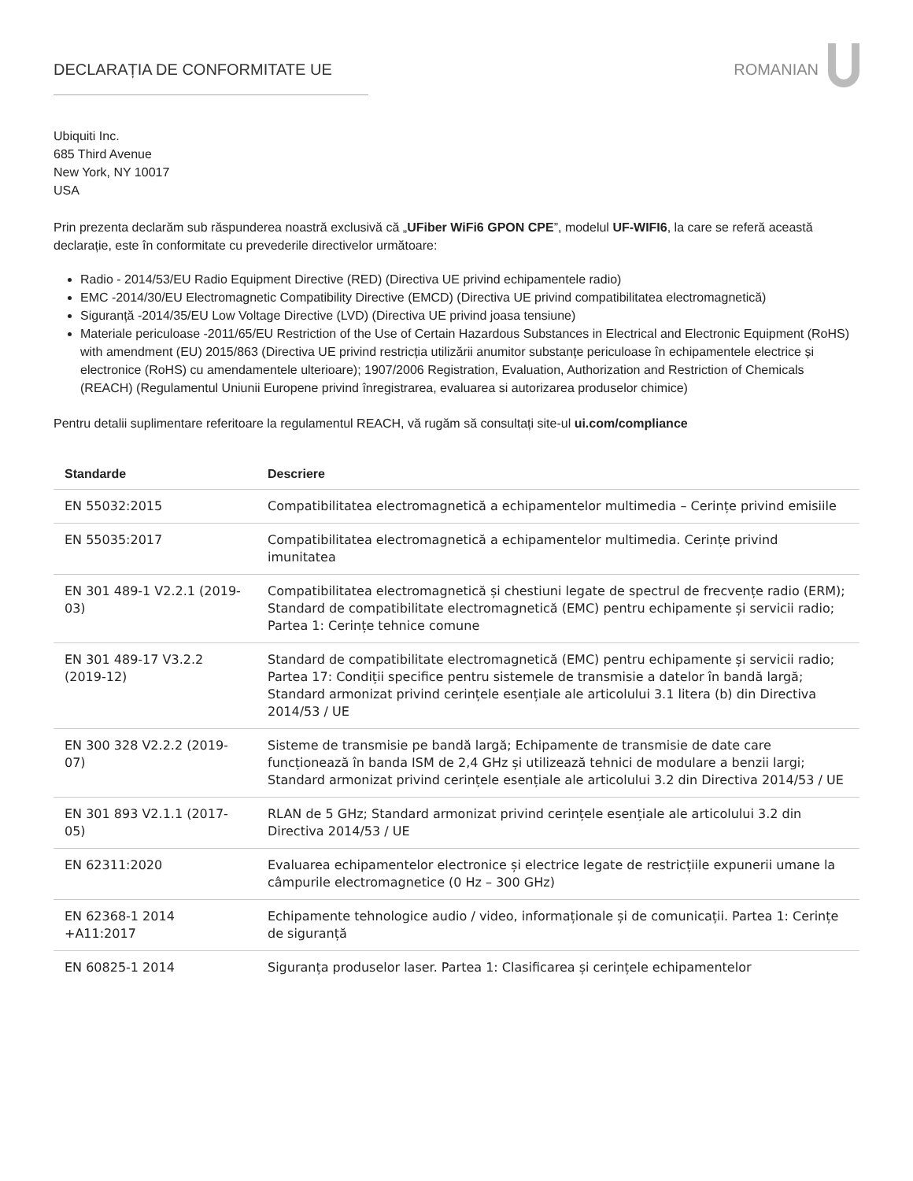DECLARAȚIA DE CONFORMITATE UE ROMANIAN
Ubiquiti Inc.
685 Third Avenue
New York, NY 10017
USA
Prin prezenta declarăm sub răspunderea noastră exclusivă că „UFiber WiFi6 GPON CPE”, modelul UF-WIFI6, la care se referă această declarație, este în conformitate cu prevederile directivelor următoare:
Radio - 2014/53/EU Radio Equipment Directive (RED) (Directiva UE privind echipamentele radio)
EMC -2014/30/EU Electromagnetic Compatibility Directive (EMCD) (Directiva UE privind compatibilitatea electromagnetică)
Siguranță -2014/35/EU Low Voltage Directive (LVD) (Directiva UE privind joasa tensiune)
Materiale periculoase -2011/65/EU Restriction of the Use of Certain Hazardous Substances in Electrical and Electronic Equipment (RoHS) with amendment (EU) 2015/863 (Directiva UE privind restricția utilizării anumitor substanțe periculoase în echipamentele electrice și electronice (RoHS) cu amendamentele ulterioare); 1907/2006 Registration, Evaluation, Authorization and Restriction of Chemicals (REACH) (Regulamentul Uniunii Europene privind înregistrarea, evaluarea si autorizarea produselor chimice)
Pentru detalii suplimentare referitoare la regulamentul REACH, vă rugăm să consultați site-ul ui.com/compliance
| Standarde | Descriere |
| --- | --- |
| EN 55032:2015 | Compatibilitatea electromagnetică a echipamentelor multimedia – Cerințe privind emisiile |
| EN 55035:2017 | Compatibilitatea electromagnetică a echipamentelor multimedia. Cerințe privind imunitatea |
| EN 301 489-1 V2.2.1 (2019-03) | Compatibilitatea electromagnetică și chestiuni legate de spectrul de frecvențe radio (ERM); Standard de compatibilitate electromagnetică (EMC) pentru echipamente și servicii radio; Partea 1: Cerințe tehnice comune |
| EN 301 489-17 V3.2.2 (2019-12) | Standard de compatibilitate electromagnetică (EMC) pentru echipamente și servicii radio; Partea 17: Condiții specifice pentru sistemele de transmisie a datelor în bandă largă; Standard armonizat privind cerințele esențiale ale articolului 3.1 litera (b) din Directiva 2014/53 / UE |
| EN 300 328 V2.2.2 (2019-07) | Sisteme de transmisie pe bandă largă; Echipamente de transmisie de date care funcționează în banda ISM de 2,4 GHz și utilizează tehnici de modulare a benzii largi; Standard armonizat privind cerințele esențiale ale articolului 3.2 din Directiva 2014/53 / UE |
| EN 301 893 V2.1.1 (2017-05) | RLAN de 5 GHz; Standard armonizat privind cerințele esențiale ale articolului 3.2 din Directiva 2014/53 / UE |
| EN 62311:2020 | Evaluarea echipamentelor electronice și electrice legate de restricțiile expunerii umane la câmpurile electromagnetice (0 Hz – 300 GHz) |
| EN 62368-1 2014 +A11:2017 | Echipamente tehnologice audio / video, informaționale și de comunicații. Partea 1: Cerințe de siguranță |
| EN 60825-1 2014 | Siguranța produselor laser. Partea 1: Clasificarea și cerințele echipamentelor |